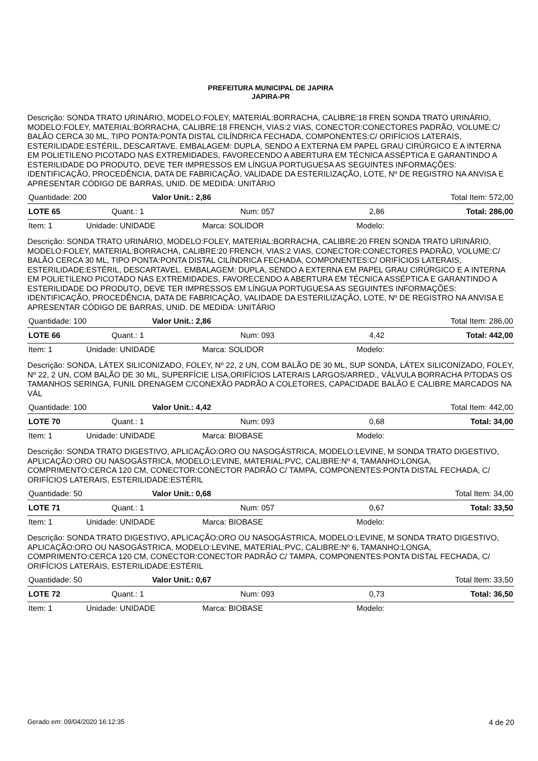PREFEITURA MUNICIPAL DE JAPIRA
JAPIRA-PR
Descrição: SONDA TRATO URINÁRIO, MODELO:FOLEY, MATERIAL:BORRACHA, CALIBRE:18 FREN SONDA TRATO URINÁRIO, MODELO:FOLEY, MATERIAL:BORRACHA, CALIBRE:18 FRENCH, VIAS:2 VIAS, CONECTOR:CONECTORES PADRÃO, VOLUME:C/ BALÃO CERCA 30 ML, TIPO PONTA:PONTA DISTAL CILÍNDRICA FECHADA, COMPONENTES:C/ ORIFÍCIOS LATERAIS, ESTERILIDADE:ESTÉRIL, DESCARTAVE. EMBALAGEM: DUPLA, SENDO A EXTERNA EM PAPEL GRAU CIRÚRGICO E A INTERNA EM POLIETILENO PICOTADO NAS EXTREMIDADES, FAVORECENDO A ABERTURA EM TÉCNICA ASSÉPTICA E GARANTINDO A ESTERILIDADE DO PRODUTO, DEVE TER IMPRESSOS EM LÍNGUA PORTUGUESA AS SEGUINTES INFORMAÇÕES: IDENTIFICAÇÃO, PROCEDÊNCIA, DATA DE FABRICAÇÃO, VALIDADE DA ESTERILIZAÇÃO, LOTE, Nº DE REGISTRO NA ANVISA E APRESENTAR CÓDIGO DE BARRAS, UNID. DE MEDIDA: UNITÁRIO
| Quantidade: 200 | Valor Unit.: 2,86 | Total Item: 572,00 |
| LOTE 65 | Quant.: 1 | Num: 057 | 2,86 | Total: 286,00 |
| Item: 1 | Unidade: UNIDADE | Marca: SOLIDOR | Modelo: |
Descrição: SONDA TRATO URINÁRIO, MODELO:FOLEY, MATERIAL:BORRACHA, CALIBRE:20 FREN SONDA TRATO URINÁRIO, MODELO:FOLEY, MATERIAL:BORRACHA, CALIBRE:20 FRENCH, VIAS:2 VIAS, CONECTOR:CONECTORES PADRÃO, VOLUME:C/ BALÃO CERCA 30 ML, TIPO PONTA:PONTA DISTAL CILÍNDRICA FECHADA, COMPONENTES:C/ ORIFÍCIOS LATERAIS, ESTERILIDADE:ESTÉRIL, DESCARTAVEL. EMBALAGEM: DUPLA, SENDO A EXTERNA EM PAPEL GRAU CIRÚRGICO E A INTERNA EM POLIETILENO PICOTADO NAS EXTREMIDADES, FAVORECENDO A ABERTURA EM TÉCNICA ASSÉPTICA E GARANTINDO A ESTERILIDADE DO PRODUTO, DEVE TER IMPRESSOS EM LÍNGUA PORTUGUESA AS SEGUINTES INFORMAÇÕES: IDENTIFICAÇÃO, PROCEDÊNCIA, DATA DE FABRICAÇÃO, VALIDADE DA ESTERILIZAÇÃO, LOTE, Nº DE REGISTRO NA ANVISA E APRESENTAR CÓDIGO DE BARRAS, UNID. DE MEDIDA: UNITÁRIO
| Quantidade: 100 | Valor Unit.: 2,86 | Total Item: 286,00 |
| LOTE 66 | Quant.: 1 | Num: 093 | 4,42 | Total: 442,00 |
| Item: 1 | Unidade: UNIDADE | Marca: SOLIDOR | Modelo: |
Descrição: SONDA, LÁTEX SILICONIZADO, FOLEY, Nº 22, 2 UN, COM BALÃO DE 30 ML, SUP SONDA, LÁTEX SILICONIZADO, FOLEY, Nº 22, 2 UN, COM BALÃO DE 30 ML, SUPERFÍCIE LISA,ORIFÍCIOS LATERAIS LARGOS/ARRED., VÁLVULA BORRACHA P/TODAS OS TAMANHOS SERINGA, FUNIL DRENAGEM C/CONEXÃO PADRÃO A COLETORES, CAPACIDADE BALÃO E CALIBRE MARCADOS NA VÁL
| Quantidade: 100 | Valor Unit.: 4,42 | Total Item: 442,00 |
| LOTE 70 | Quant.: 1 | Num: 093 | 0,68 | Total: 34,00 |
| Item: 1 | Unidade: UNIDADE | Marca: BIOBASE | Modelo: |
Descrição: SONDA TRATO DIGESTIVO, APLICAÇÃO:ORO OU NASOGÁSTRICA, MODELO:LEVINE, M SONDA TRATO DIGESTIVO, APLICAÇÃO:ORO OU NASOGÁSTRICA, MODELO:LEVINE, MATERIAL:PVC, CALIBRE:Nº 4, TAMANHO:LONGA, COMPRIMENTO:CERCA 120 CM, CONECTOR:CONECTOR PADRÃO C/ TAMPA, COMPONENTES:PONTA DISTAL FECHADA, C/ ORIFÍCIOS LATERAIS, ESTERILIDADE:ESTÉRIL
| Quantidade: 50 | Valor Unit.: 0,68 | Total Item: 34,00 |
| LOTE 71 | Quant.: 1 | Num: 057 | 0,67 | Total: 33,50 |
| Item: 1 | Unidade: UNIDADE | Marca: BIOBASE | Modelo: |
Descrição: SONDA TRATO DIGESTIVO, APLICAÇÃO:ORO OU NASOGÁSTRICA, MODELO:LEVINE, M SONDA TRATO DIGESTIVO, APLICAÇÃO:ORO OU NASOGÁSTRICA, MODELO:LEVINE, MATERIAL:PVC, CALIBRE:Nº 6, TAMANHO:LONGA, COMPRIMENTO:CERCA 120 CM, CONECTOR:CONECTOR PADRÃO C/ TAMPA, COMPONENTES:PONTA DISTAL FECHADA, C/ ORIFÍCIOS LATERAIS, ESTERILIDADE:ESTÉRIL
| Quantidade: 50 | Valor Unit.: 0,67 | Total Item: 33,50 |
| LOTE 72 | Quant.: 1 | Num: 093 | 0,73 | Total: 36,50 |
| Item: 1 | Unidade: UNIDADE | Marca: BIOBASE | Modelo: |
Gerado em: 09/04/2020 16:12:35 4 de 20